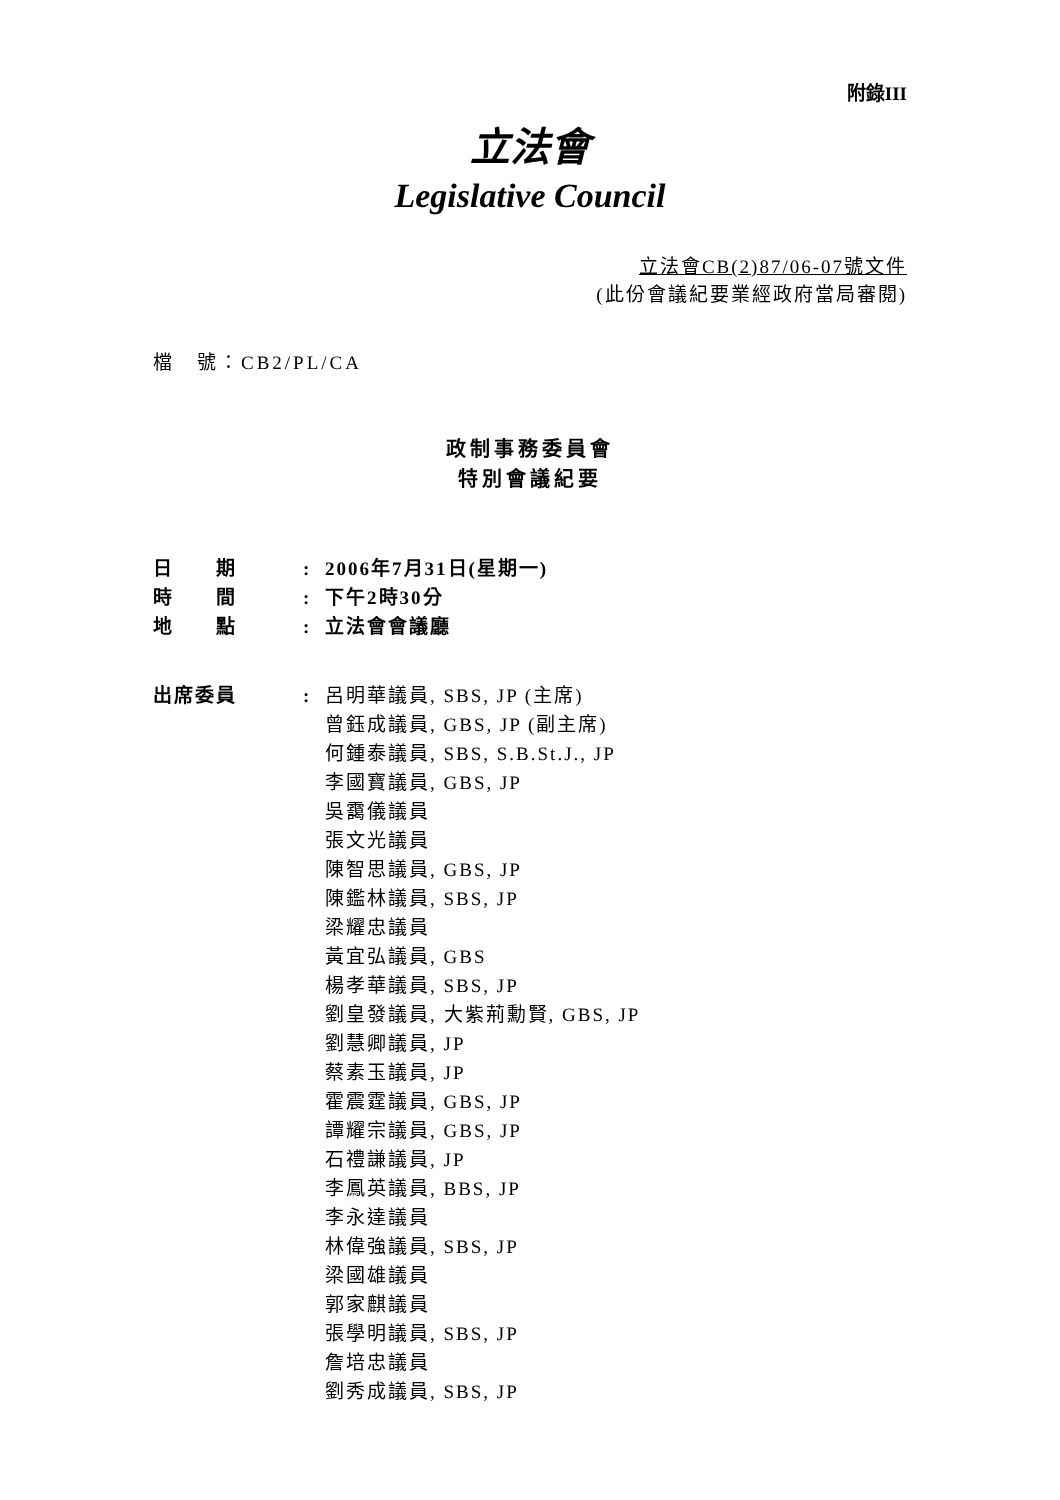附錄III
立法會
Legislative Council
立法會CB(2)87/06-07號文件
(此份會議紀要業經政府當局審閱)
檔　號：CB2/PL/CA
政制事務委員會
特別會議紀要
| 日 期 | : | 2006年7月31日(星期一) |
| 時 間 | : | 下午2時30分 |
| 地 點 | : | 立法會會議廳 |
| 出席委員 | : | 呂明華議員, SBS, JP (主席) 曾鈺成議員, GBS, JP (副主席) 何鍾泰議員, SBS, S.B.St.J., JP 李國寶議員, GBS, JP 吳靄儀議員 張文光議員 陳智思議員, GBS, JP 陳鑑林議員, SBS, JP 梁耀忠議員 黃宜弘議員, GBS 楊孝華議員, SBS, JP 劉皇發議員, 大紫荊勳賢, GBS, JP 劉慧卿議員, JP 蔡素玉議員, JP 霍震霆議員, GBS, JP 譚耀宗議員, GBS, JP 石禮謙議員, JP 李鳳英議員, BBS, JP 李永達議員 林偉強議員, SBS, JP 梁國雄議員 郭家麒議員 張學明議員, SBS, JP 詹培忠議員 劉秀成議員, SBS, JP |